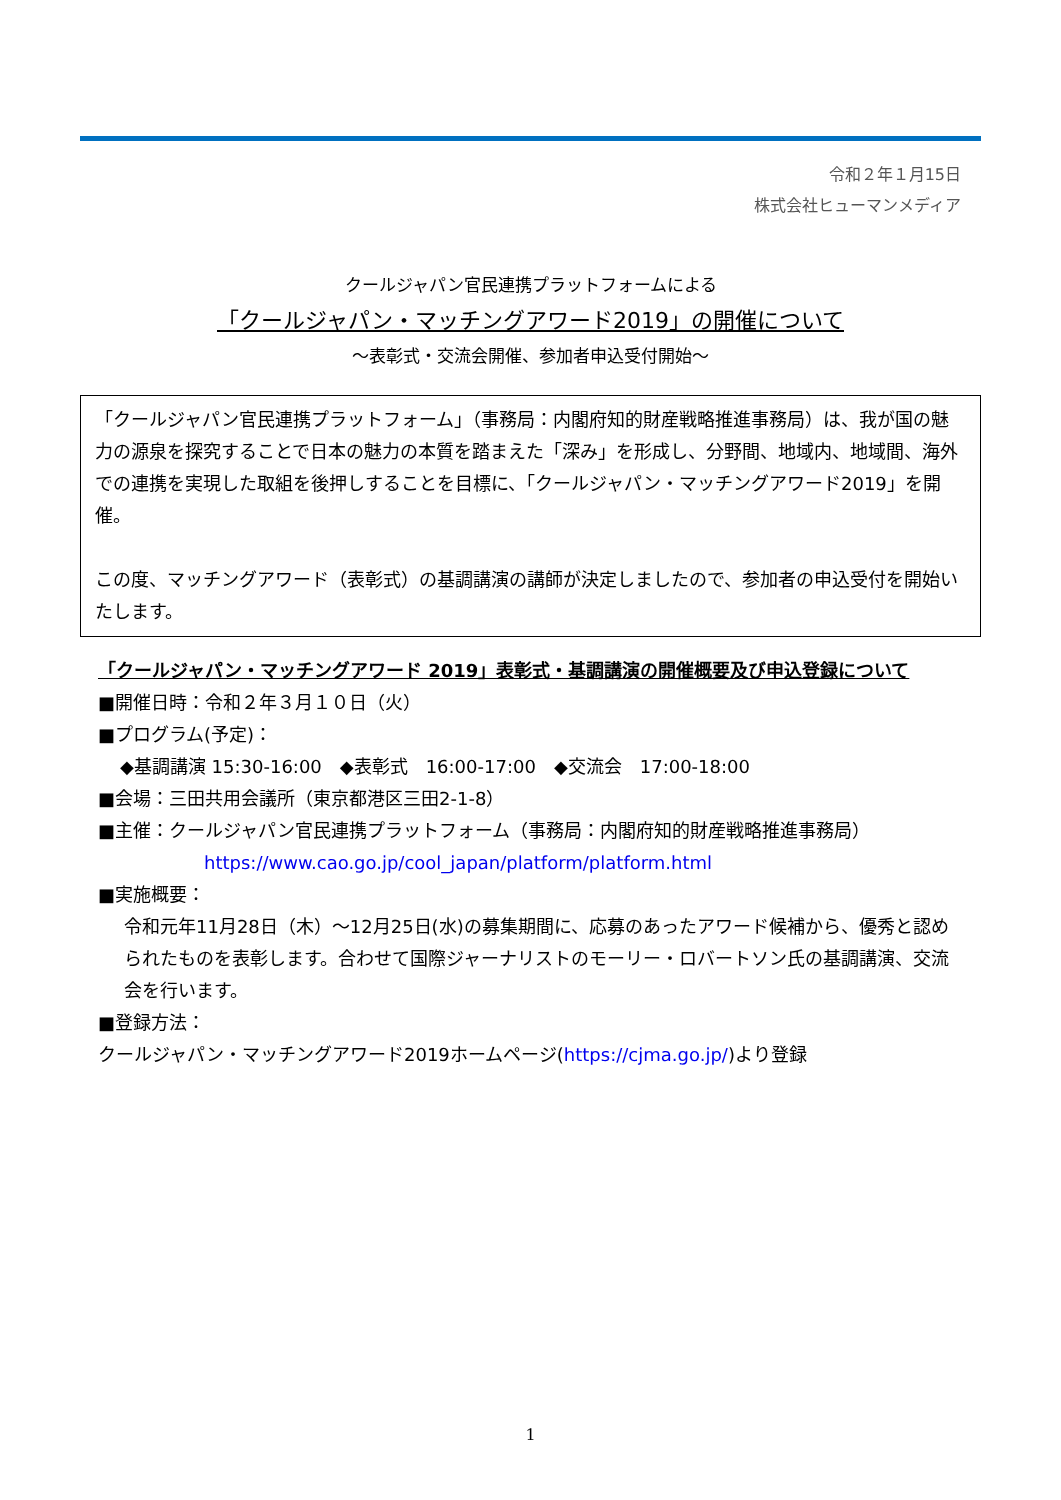令和２年１月15日
株式会社ヒューマンメディア
クールジャパン官民連携プラットフォームによる
「クールジャパン・マッチングアワード2019」の開催について
～表彰式・交流会開催、参加者申込受付開始～
「クールジャパン官民連携プラットフォーム」（事務局：内閣府知的財産戦略推進事務局）は、我が国の魅力の源泉を探究することで日本の魅力の本質を踏まえた「深み」を形成し、分野間、地域内、地域間、海外での連携を実現した取組を後押しすることを目標に、「クールジャパン・マッチングアワード2019」を開催。
この度、マッチングアワード（表彰式）の基調講演の講師が決定しましたので、参加者の申込受付を開始いたします。
「クールジャパン・マッチングアワード 2019」表彰式・基調講演の開催概要及び申込登録について
■開催日時：令和２年３月１０日（火）
■プログラム(予定)：
◆基調講演 15:30-16:00　◆表彰式　16:00-17:00　◆交流会　17:00-18:00
■会場：三田共用会議所（東京都港区三田2-1-8）
■主催：クールジャパン官民連携プラットフォーム（事務局：内閣府知的財産戦略推進事務局）
https://www.cao.go.jp/cool_japan/platform/platform.html
■実施概要：
令和元年11月28日（木）～12月25日(水)の募集期間に、応募のあったアワード候補から、優秀と認められたものを表彰します。合わせて国際ジャーナリストのモーリー・ロバートソン氏の基調講演、交流会を行います。
■登録方法：
クールジャパン・マッチングアワード2019ホームページ(https://cjma.go.jp/)より登録
1